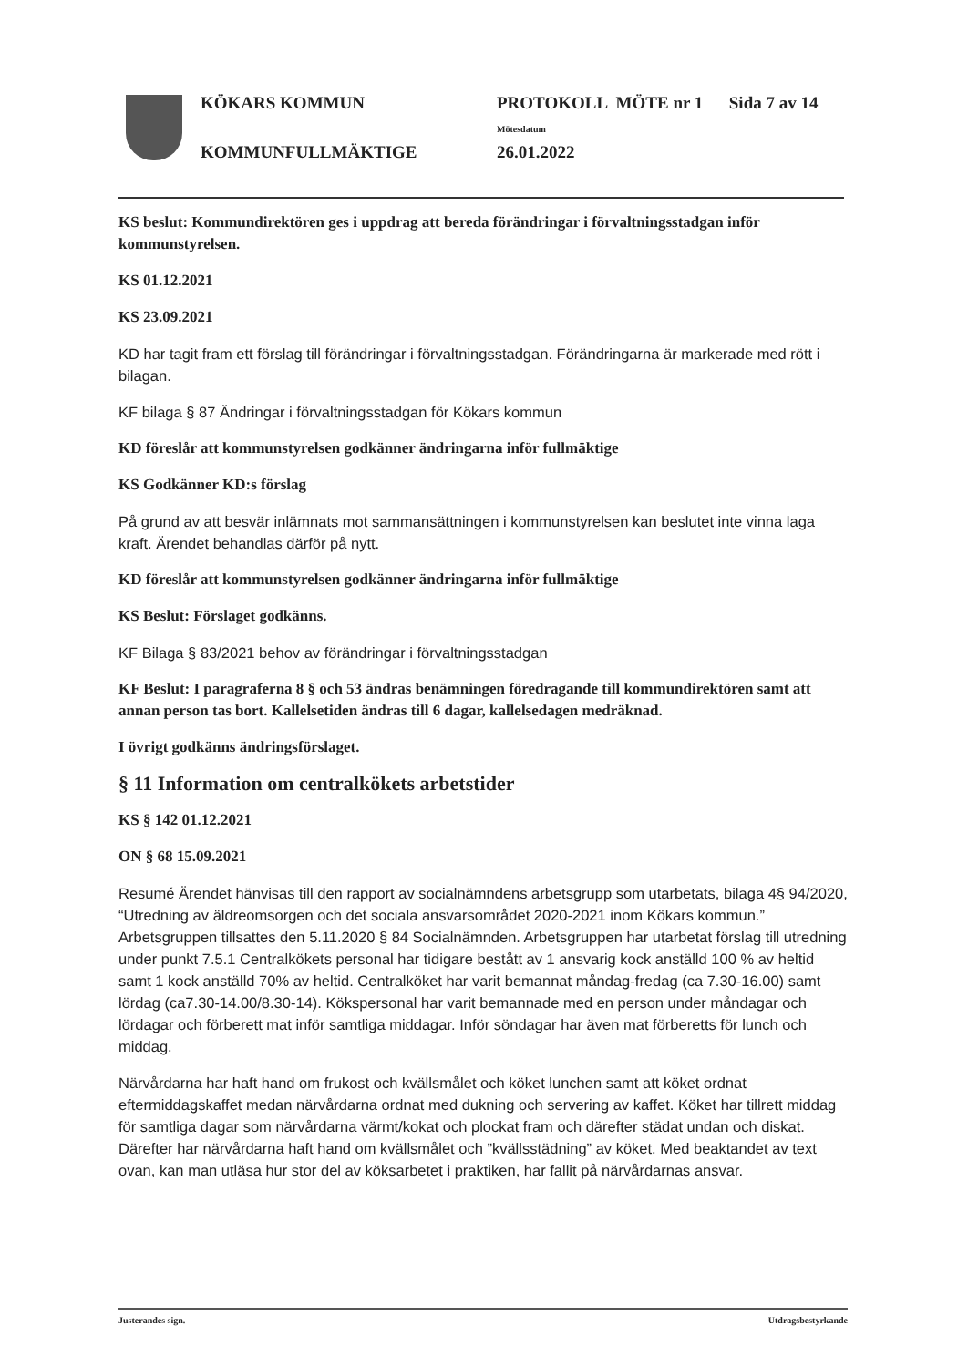KÖKARS KOMMUN
KOMMUNFULLMÄKTIGE
PROTOKOLL MÖTE nr 1 Sida 7 av 14
Mötesdatum
26.01.2022
KS beslut: Kommundirektören ges i uppdrag att bereda förändringar i förvaltningsstadgan inför kommunstyrelsen.
KS 01.12.2021
KS 23.09.2021
KD har tagit fram ett förslag till förändringar i förvaltningsstadgan. Förändringarna är markerade med rött i bilagan.
KF bilaga § 87 Ändringar i förvaltningsstadgan för Kökars kommun
KD föreslår att kommunstyrelsen godkänner ändringarna inför fullmäktige
KS Godkänner KD:s förslag
På grund av att besvär inlämnats mot sammansättningen i kommunstyrelsen kan beslutet inte vinna laga kraft. Ärendet behandlas därför på nytt.
KD föreslår att kommunstyrelsen godkänner ändringarna inför fullmäktige
KS Beslut: Förslaget godkänns.
KF Bilaga § 83/2021 behov av förändringar i förvaltningsstadgan
KF Beslut: I paragraferna 8 § och 53 ändras benämningen föredragande till kommundirektören samt att annan person tas bort. Kallelsetiden ändras till 6 dagar, kallelsedagen medräknad.
I övrigt godkänns ändringsförslaget.
§ 11 Information om centralkökets arbetstider
KS § 142 01.12.2021
ON § 68 15.09.2021
Resumé Ärendet hänvisas till den rapport av socialnämndens arbetsgrupp som utarbetats, bilaga 4§ 94/2020, “Utredning av äldreomsorgen och det sociala ansvarsområdet 2020-2021 inom Kökars kommun.” Arbetsgruppen tillsattes den 5.11.2020 § 84 Socialnämnden. Arbetsgruppen har utarbetat förslag till utredning under punkt 7.5.1 Centralkökets personal har tidigare bestått av 1 ansvarig kock anställd 100 % av heltid samt 1 kock anställd 70% av heltid. Centralköket har varit bemannat måndag-fredag (ca 7.30-16.00) samt lördag (ca7.30-14.00/8.30-14). Kökspersonal har varit bemannade med en person under måndagar och lördagar och förberett mat inför samtliga middagar. Inför söndagar har även mat förberetts för lunch och middag.
Närvårdarna har haft hand om frukost och kvällsmålet och köket lunchen samt att köket ordnat eftermiddagskaffet medan närvårdarna ordnat med dukning och servering av kaffet. Köket har tillrett middag för samtliga dagar som närvårdarna värmt/kokat och plockat fram och därefter städat undan och diskat. Därefter har närvårdarna haft hand om kvällsmålet och ”kvällsstädning” av köket. Med beaktandet av text ovan, kan man utläsa hur stor del av köksarbetet i praktiken, har fallit på närvårdarnas ansvar.
Justerandes sign. Utdragsbestyrkande